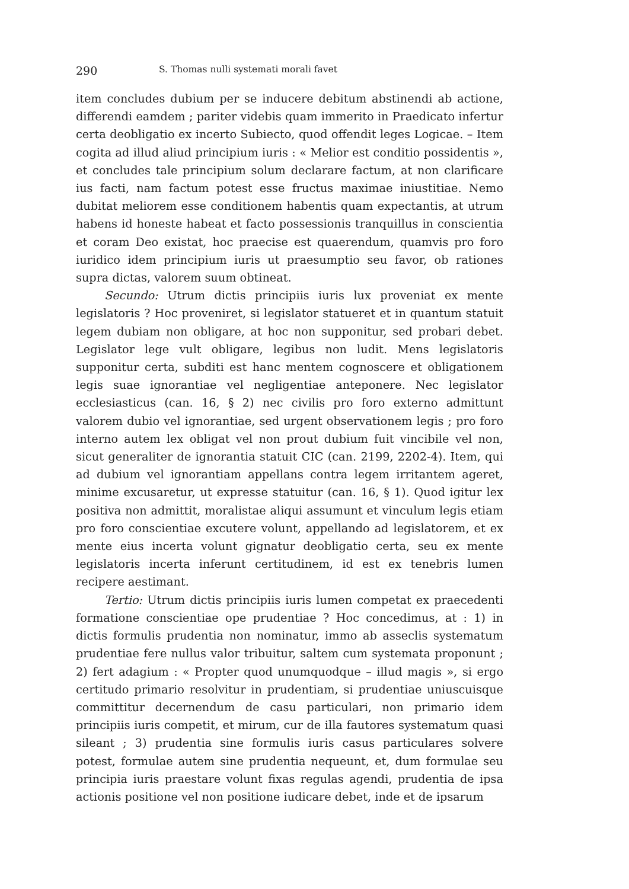290 S. Thomas nulli systemati morali favet
item concludes dubium per se inducere debitum abstinendi ab actione, differendi eamdem ; pariter videbis quam immerito in Praedicato infertur certa deobligatio ex incerto Subiecto, quod offendit leges Logicae. – Item cogita ad illud aliud principium iuris : « Melior est conditio possidentis », et concludes tale principium solum declarare factum, at non clarificare ius facti, nam factum potest esse fructus maximae iniustitiae. Nemo dubitat meliorem esse conditionem habentis quam expectantis, at utrum habens id honeste habeat et facto possessionis tranquillus in conscientia et coram Deo existat, hoc praecise est quaerendum, quamvis pro foro iuridico idem principium iuris ut praesumptio seu favor, ob rationes supra dictas, valorem suum obtineat.
Secundo: Utrum dictis principiis iuris lux proveniat ex mente legislatoris ? Hoc proveniret, si legislator statueret et in quantum statuit legem dubiam non obligare, at hoc non supponitur, sed probari debet. Legislator lege vult obligare, legibus non ludit. Mens legislatoris supponitur certa, subditi est hanc mentem cognoscere et obligationem legis suae ignorantiae vel negligentiae anteponere. Nec legislator ecclesiasticus (can. 16, § 2) nec civilis pro foro externo admittunt valorem dubio vel ignorantiae, sed urgent observationem legis ; pro foro interno autem lex obligat vel non prout dubium fuit vincibile vel non, sicut generaliter de ignorantia statuit CIC (can. 2199, 2202-4). Item, qui ad dubium vel ignorantiam appellans contra legem irritantem ageret, minime excusaretur, ut expresse statuitur (can. 16, § 1). Quod igitur lex positiva non admittit, moralistae aliqui assumunt et vinculum legis etiam pro foro conscientiae excutere volunt, appellando ad legislatorem, et ex mente eius incerta volunt gignatur deobligatio certa, seu ex mente legislatoris incerta inferunt certitudinem, id est ex tenebris lumen recipere aestimant.
Tertio: Utrum dictis principiis iuris lumen competat ex praecedenti formatione conscientiae ope prudentiae ? Hoc concedimus, at : 1) in dictis formulis prudentia non nominatur, immo ab asseclis systematum prudentiae fere nullus valor tribuitur, saltem cum systemata proponunt ; 2) fert adagium : « Propter quod unumquodque – illud magis », si ergo certitudo primario resolvitur in prudentiam, si prudentiae uniuscuisque committitur decernendum de casu particulari, non primario idem principiis iuris competit, et mirum, cur de illa fautores systematum quasi sileant ; 3) prudentia sine formulis iuris casus particulares solvere potest, formulae autem sine prudentia nequeunt, et, dum formulae seu principia iuris praestare volunt fixas regulas agendi, prudentia de ipsa actionis positione vel non positione iudicare debet, inde et de ipsarum